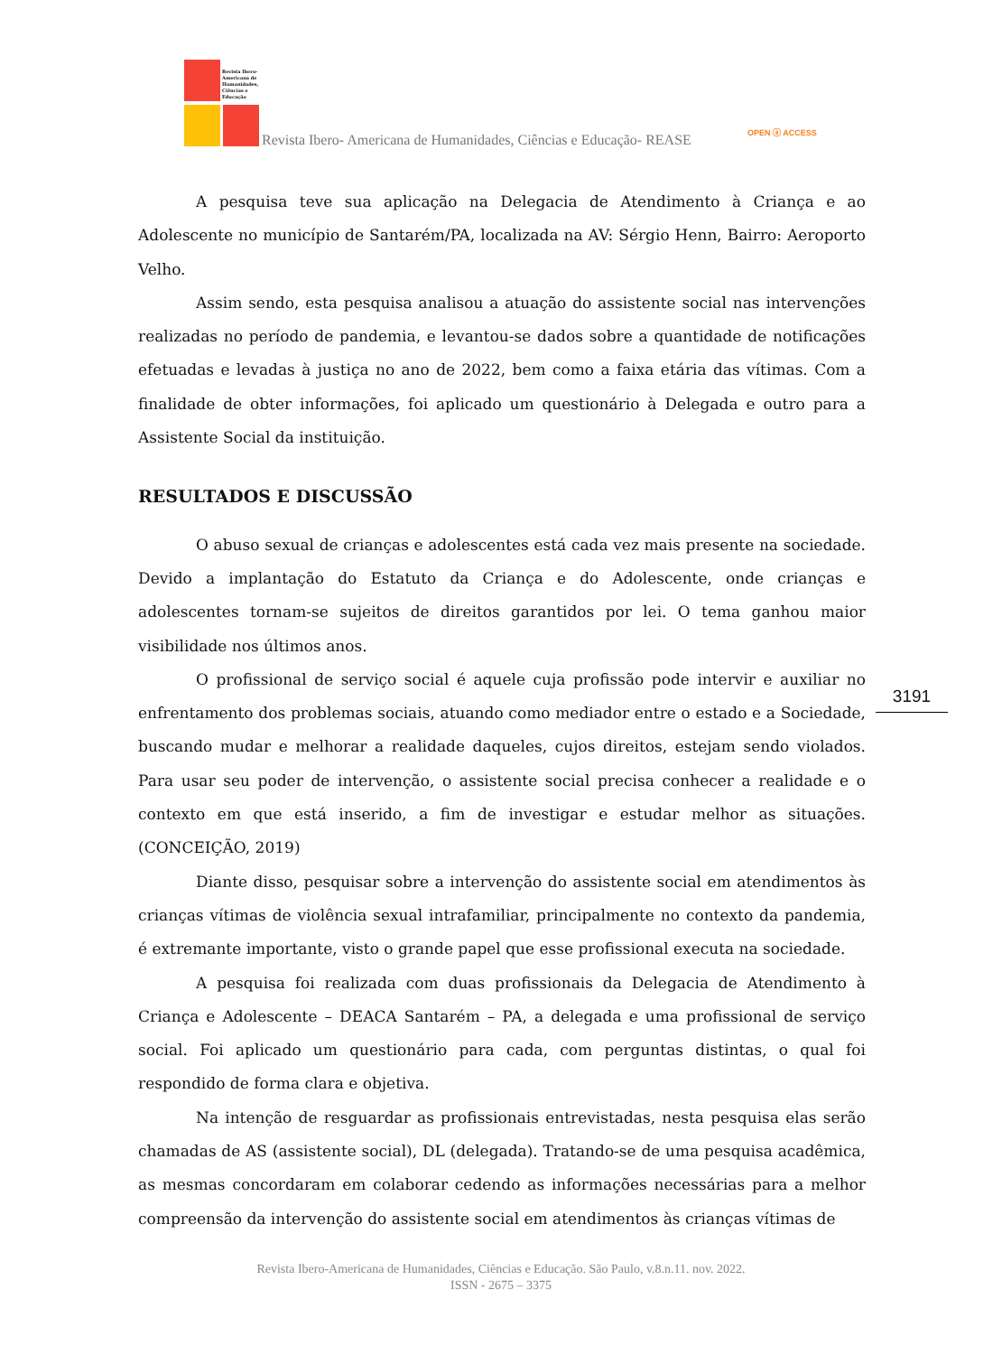Revista Ibero-Americana de Humanidades, Ciências e Educação
Revista Ibero- Americana de Humanidades, Ciências e Educação- REASE
OPEN ⓐ ACCESS
A pesquisa teve sua aplicação na Delegacia de Atendimento à Criança e ao Adolescente no município de Santarém/PA, localizada na AV: Sérgio Henn, Bairro: Aeroporto Velho.
Assim sendo, esta pesquisa analisou a atuação do assistente social nas intervenções realizadas no período de pandemia, e levantou-se dados sobre a quantidade de notificações efetuadas e levadas à justiça no ano de 2022, bem como a faixa etária das vítimas. Com a finalidade de obter informações, foi aplicado um questionário à Delegada e outro para a Assistente Social da instituição.
RESULTADOS E DISCUSSÃO
O abuso sexual de crianças e adolescentes está cada vez mais presente na sociedade. Devido a implantação do Estatuto da Criança e do Adolescente, onde crianças e adolescentes tornam-se sujeitos de direitos garantidos por lei. O tema ganhou maior visibilidade nos últimos anos.
O profissional de serviço social é aquele cuja profissão pode intervir e auxiliar no enfrentamento dos problemas sociais, atuando como mediador entre o estado e a Sociedade, buscando mudar e melhorar a realidade daqueles, cujos direitos, estejam sendo violados. Para usar seu poder de intervenção, o assistente social precisa conhecer a realidade e o contexto em que está inserido, a fim de investigar e estudar melhor as situações. (CONCEIÇÃO, 2019)
Diante disso, pesquisar sobre a intervenção do assistente social em atendimentos às crianças vítimas de violência sexual intrafamiliar, principalmente no contexto da pandemia, é extremante importante, visto o grande papel que esse profissional executa na sociedade.
A pesquisa foi realizada com duas profissionais da Delegacia de Atendimento à Criança e Adolescente – DEACA Santarém – PA, a delegada e uma profissional de serviço social. Foi aplicado um questionário para cada, com perguntas distintas, o qual foi respondido de forma clara e objetiva.
Na intenção de resguardar as profissionais entrevistadas, nesta pesquisa elas serão chamadas de AS (assistente social), DL (delegada). Tratando-se de uma pesquisa acadêmica, as mesmas concordaram em colaborar cedendo as informações necessárias para a melhor compreensão da intervenção do assistente social em atendimentos às crianças vítimas de
3191
Revista Ibero-Americana de Humanidades, Ciências e Educação. São Paulo, v.8.n.11. nov. 2022.
ISSN - 2675 – 3375